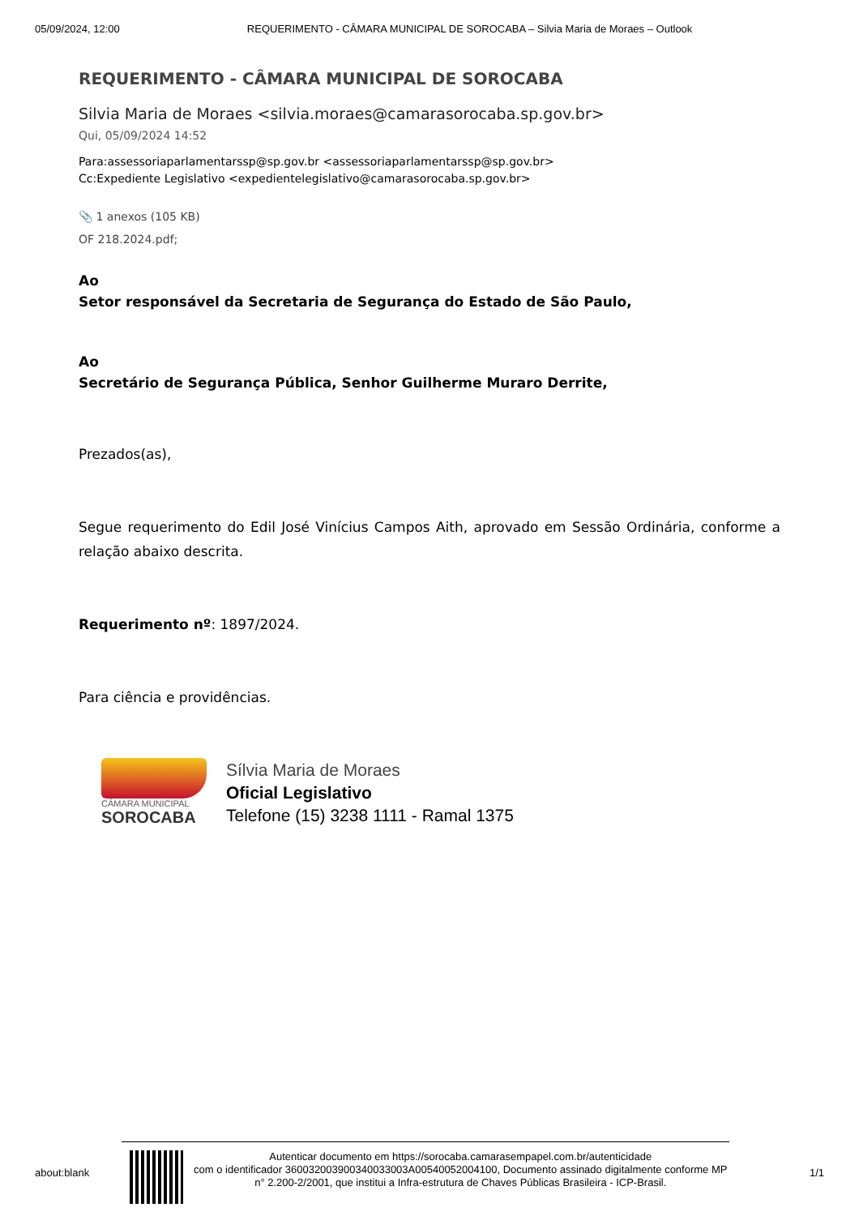05/09/2024, 12:00 REQUERIMENTO - CÂMARA MUNICIPAL DE SOROCABA – Silvia Maria de Moraes – Outlook
REQUERIMENTO - CÂMARA MUNICIPAL DE SOROCABA
Silvia Maria de Moraes <silvia.moraes@camarasorocaba.sp.gov.br>
Qui, 05/09/2024 14:52
Para:assessoriaparlamentarssp@sp.gov.br <assessoriaparlamentarssp@sp.gov.br>
Cc:Expediente Legislativo <expedientelegislativo@camarasorocaba.sp.gov.br>
📎 1 anexos (105 KB)
OF 218.2024.pdf;
Ao
Setor responsável da Secretaria de Segurança do Estado de São Paulo,
Ao
Secretário de Segurança Pública, Senhor Guilherme Muraro Derrite,
Prezados(as),
Segue requerimento do Edil José Vinícius Campos Aith, aprovado em Sessão Ordinária, conforme a relação abaixo descrita.
Requerimento nº: 1897/2024.
Para ciência e providências.
CÂMARA MUNICIPAL
SOROCABA
Sílvia Maria de Moraes
Oficial Legislativo
Telefone (15) 3238 1111 - Ramal 1375
about:blank
Autenticar documento em https://sorocaba.camarasempapel.com.br/autenticidade
com o identificador 360032003900340033003A00540052004100, Documento assinado digitalmente conforme MP n° 2.200-2/2001, que institui a Infra-estrutura de Chaves Públicas Brasileira - ICP-Brasil.
1/1